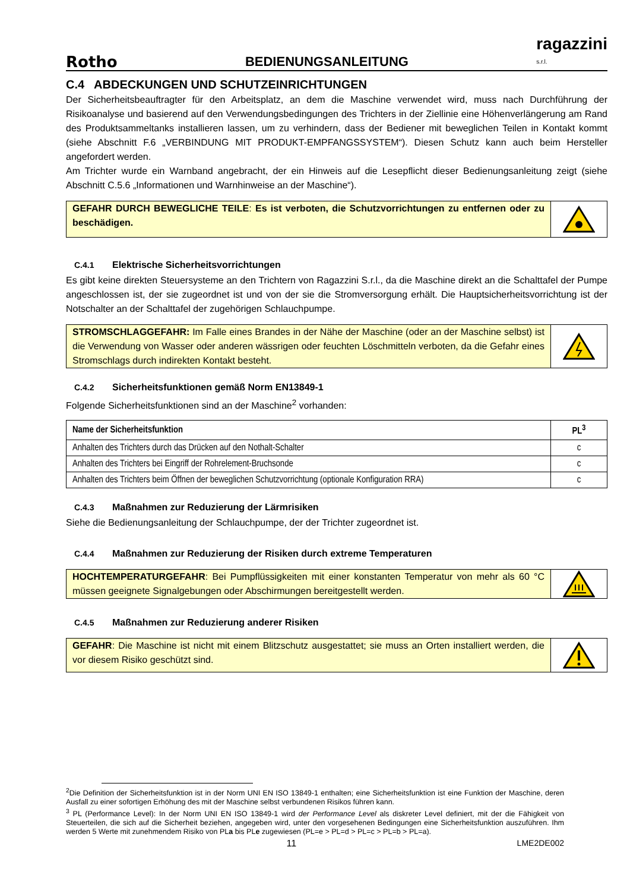Rotho BEDIENUNGSANLEITUNG ragazzini
s.r.l.
C.4 ABDECKUNGEN UND SCHUTZEINRICHTUNGEN
Der Sicherheitsbeauftragter für den Arbeitsplatz, an dem die Maschine verwendet wird, muss nach Durchführung der Risikoanalyse und basierend auf den Verwendungsbedingungen des Trichters in der Ziellinie eine Höhenverlängerung am Rand des Produktsammeltanks installieren lassen, um zu verhindern, dass der Bediener mit beweglichen Teilen in Kontakt kommt (siehe Abschnitt F.6 „VERBINDUNG MIT PRODUKT-EMPFANGSSYSTEM“). Diesen Schutz kann auch beim Hersteller angefordert werden.
Am Trichter wurde ein Warnband angebracht, der ein Hinweis auf die Lesepflicht dieser Bedienungsanleitung zeigt (siehe Abschnitt C.5.6 „Informationen und Warnhinweise an der Maschine“).
GEFAHR DURCH BEWEGLICHE TEILE: Es ist verboten, die Schutzvorrichtungen zu entfernen oder zu beschädigen.
C.4.1 Elektrische Sicherheitsvorrichtungen
Es gibt keine direkten Steuersysteme an den Trichtern von Ragazzini S.r.l., da die Maschine direkt an die Schalttafel der Pumpe angeschlossen ist, der sie zugeordnet ist und von der sie die Stromversorgung erhält. Die Hauptsicherheitsvorrichtung ist der Notschalter an der Schalttafel der zugehörigen Schlauchpumpe.
STROMSCHLAGGEFAHR: Im Falle eines Brandes in der Nähe der Maschine (oder an der Maschine selbst) ist die Verwendung von Wasser oder anderen wässrigen oder feuchten Löschmitteln verboten, da die Gefahr eines Stromschlags durch indirekten Kontakt besteht.
C.4.2 Sicherheitsfunktionen gemäß Norm EN13849-1
Folgende Sicherheitsfunktionen sind an der Maschine<sup>2</sup> vorhanden:
| Name der Sicherheitsfunktion | PL<sup>3</sup> |
| --- | --- |
| Anhalten des Trichters durch das Drücken auf den Nothalt-Schalter | c |
| Anhalten des Trichters bei Eingriff der Rohrelement-Bruchsonde | c |
| Anhalten des Trichters beim Öffnen der beweglichen Schutzvorrichtung (optionale Konfiguration RRA) | c |
C.4.3 Maßnahmen zur Reduzierung der Lärmrisiken
Siehe die Bedienungsanleitung der Schlauchpumpe, der der Trichter zugeordnet ist.
C.4.4 Maßnahmen zur Reduzierung der Risiken durch extreme Temperaturen
HOCHTEMPERATURGEFAHR: Bei Pumpflüssigkeiten mit einer konstanten Temperatur von mehr als 60 °C müssen geeignete Signalgebungen oder Abschirmungen bereitgestellt werden.
C.4.5 Maßnahmen zur Reduzierung anderer Risiken
GEFAHR: Die Maschine ist nicht mit einem Blitzschutz ausgestattet; sie muss an Orten installiert werden, die vor diesem Risiko geschützt sind.
<sup>2</sup> Die Definition der Sicherheitsfunktion ist in der Norm UNI EN ISO 13849-1 enthalten; eine Sicherheitsfunktion ist eine Funktion der Maschine, deren Ausfall zu einer sofortigen Erhöhung des mit der Maschine selbst verbundenen Risikos führen kann.
<sup>3</sup> PL (Performance Level): In der Norm UNI EN ISO 13849-1 wird der Performance Level als diskreter Level definiert, mit der die Fähigkeit von Steuerteilen, die sich auf die Sicherheit beziehen, angegeben wird, unter den vorgesehenen Bedingungen eine Sicherheitsfunktion auszuführen. Ihm werden 5 Werte mit zunehmendem Risiko von PLa bis PLe zugewiesen (PL=e > PL=d > PL=c > PL=b > PL=a).
11 LME2DE002